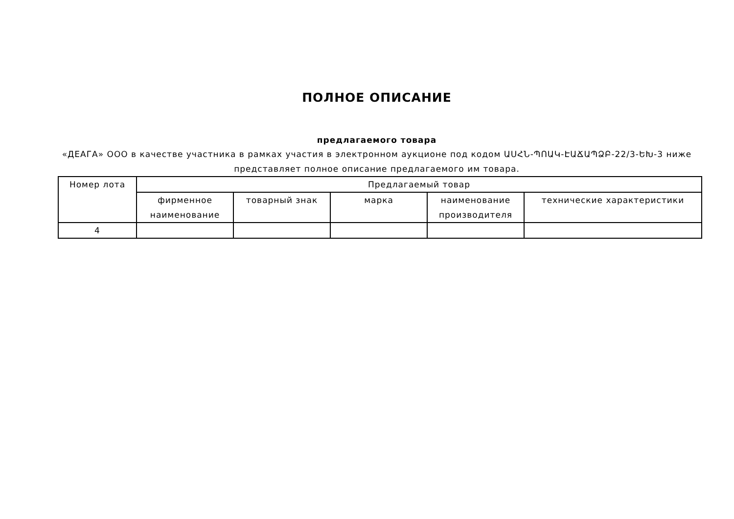ПОЛНОЕ ОПИСАНИЕ
предлагаемого товара
«ДЕАГА» ООО в качестве участника в рамках участия в электронном аукционе под кодом ԱՍՀՆ-ՊՈԱԿ-ԷԱՃԱՊՁԲ-22/3-ԵԽ-3 ниже представляет полное описание предлагаемого им товара.
| Номер лота | Предлагаемый товар | | | | |
| --- | --- | --- | --- | --- | --- |
| | фирменное наименование | товарный знак | марка | наименование производителя | технические характеристики |
| 4 | | | | | |